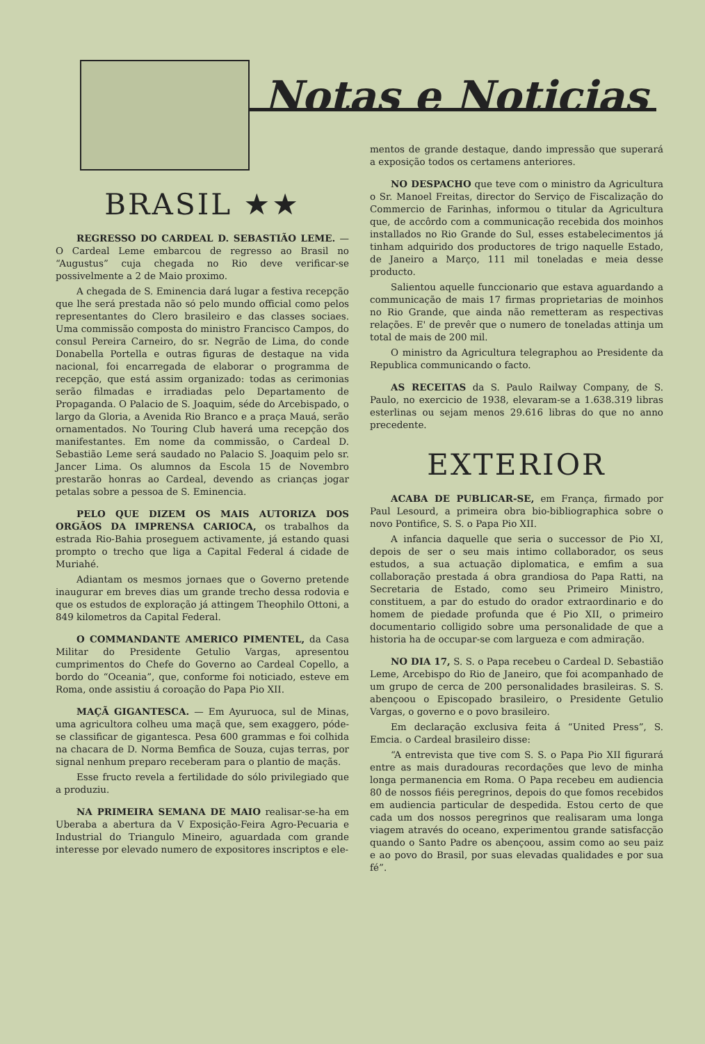Notas e Noticias
BRASIL ★★
REGRESSO DO CARDEAL D. SEBASTIÃO LEME. — O Cardeal Leme embarcou de regresso ao Brasil no “Augustus” cuja chegada no Rio deve verificar-se possivelmente a 2 de Maio proximo.
A chegada de S. Eminencia dará lugar a festiva recepção que lhe será prestada não só pelo mundo official como pelos representantes do Clero brasileiro e das classes sociaes. Uma commissão composta do ministro Francisco Campos, do consul Pereira Carneiro, do sr. Negrão de Lima, do conde Donabella Portella e outras figuras de destaque na vida nacional, foi encarregada de elaborar o programma de recepção, que está assim organizado: todas as cerimonias serão filmadas e irradiadas pelo Departamento de Propaganda. O Palacio de S. Joaquim, séde do Arcebispado, o largo da Gloria, a Avenida Rio Branco e a praça Mauá, serão ornamentados. No Touring Club haverá uma recepção dos manifestantes. Em nome da commissão, o Cardeal D. Sebastião Leme será saudado no Palacio S. Joaquim pelo sr. Jancer Lima. Os alumnos da Escola 15 de Novembro prestarão honras ao Cardeal, devendo as crianças jogar petalas sobre a pessoa de S. Eminencia.
PELO QUE DIZEM OS MAIS AUTORIZA DOS ORGÃOS DA IMPRENSA CARIOCA, os trabalhos da estrada Rio-Bahia proseguem activamente, já estando quasi prompto o trecho que liga a Capital Federal á cidade de Muriahé.
Adiantam os mesmos jornaes que o Governo pretende inaugurar em breves dias um grande trecho dessa rodovia e que os estudos de exploração já attingem Theophilo Ottoni, a 849 kilometros da Capital Federal.
O COMMANDANTE AMERICO PIMENTEL, da Casa Militar do Presidente Getulio Vargas, apresentou cumprimentos do Chefe do Governo ao Cardeal Copello, a bordo do “Oceania”, que, conforme foi noticiado, esteve em Roma, onde assistiu á coroação do Papa Pio XII.
MAÇÃ GIGANTESCA. — Em Ayuruoca, sul de Minas, uma agricultora colheu uma maçã que, sem exaggero, póde-se classificar de gigantesca. Pesa 600 grammas e foi colhida na chacara de D. Norma Bemfica de Souza, cujas terras, por signal nenhum preparo receberam para o plantio de maçãs.
Esse fructo revela a fertilidade do sólo privilegiado que a produziu.
NA PRIMEIRA SEMANA DE MAIO realisar-se-ha em Uberaba a abertura da V Exposição-Feira Agro-Pecuaria e Industrial do Triangulo Mineiro, aguardada com grande interesse por elevado numero de expositores inscriptos e ele-
mentos de grande destaque, dando impressão que superará a exposição todos os certamens anteriores.
NO DESPACHO que teve com o ministro da Agricultura o Sr. Manoel Freitas, director do Serviço de Fiscalização do Commercio de Farinhas, informou o titular da Agricultura que, de accôrdo com a communicação recebida dos moinhos installados no Rio Grande do Sul, esses estabelecimentos já tinham adquirido dos productores de trigo naquelle Estado, de Janeiro a Março, 111 mil toneladas e meia desse producto.
Salientou aquelle funccionario que estava aguardando a communicação de mais 17 firmas proprietarias de moinhos no Rio Grande, que ainda não remetteram as respectivas relações. E' de prevêr que o numero de toneladas attinja um total de mais de 200 mil.
O ministro da Agricultura telegraphou ao Presidente da Republica communicando o facto.
AS RECEITAS da S. Paulo Railway Company, de S. Paulo, no exercicio de 1938, elevaram-se a 1.638.319 libras esterlinas ou sejam menos 29.616 libras do que no anno precedente.
EXTERIOR
ACABA DE PUBLICAR-SE, em França, firmado por Paul Lesourd, a primeira obra bio-bibliographica sobre o novo Pontifice, S. S. o Papa Pio XII.
A infancia daquelle que seria o successor de Pio XI, depois de ser o seu mais intimo collaborador, os seus estudos, a sua actuação diplomatica, e emfim a sua collaboração prestada á obra grandiosa do Papa Ratti, na Secretaria de Estado, como seu Primeiro Ministro, constituem, a par do estudo do orador extraordinario e do homem de piedade profunda que é Pio XII, o primeiro documentario colligido sobre uma personalidade de que a historia ha de occupar-se com largueza e com admiração.
NO DIA 17, S. S. o Papa recebeu o Cardeal D. Sebastião Leme, Arcebispo do Rio de Janeiro, que foi acompanhado de um grupo de cerca de 200 personalidades brasileiras. S. S. abençoou o Episcopado brasileiro, o Presidente Getulio Vargas, o governo e o povo brasileiro.
Em declaração exclusiva feita á “United Press”, S. Emcia. o Cardeal brasileiro disse:
“A entrevista que tive com S. S. o Papa Pio XII figurará entre as mais duradouras recordações que levo de minha longa permanencia em Roma. O Papa recebeu em audiencia 80 de nossos fiéis peregrinos, depois do que fomos recebidos em audiencia particular de despedida. Estou certo de que cada um dos nossos peregrinos que realisaram uma longa viagem através do oceano, experimentou grande satisfacção quando o Santo Padre os abençoou, assim como ao seu paiz e ao povo do Brasil, por suas elevadas qualidades e por sua fé”.